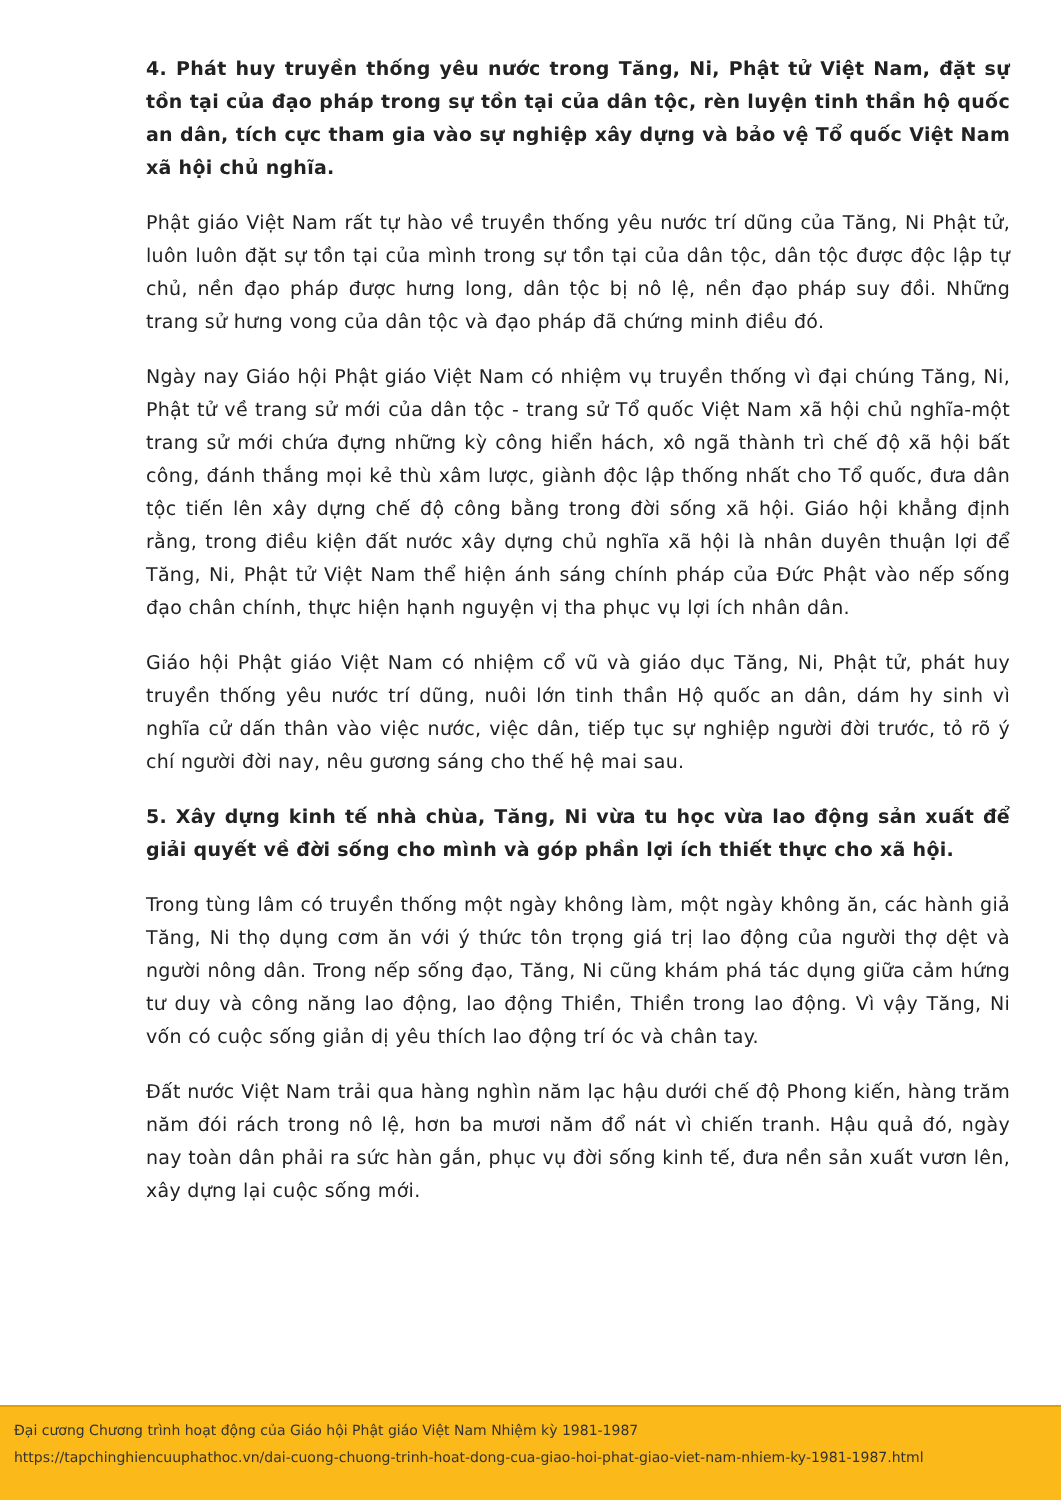4. Phát huy truyền thống yêu nước trong Tăng, Ni, Phật tử Việt Nam, đặt sự tồn tại của đạo pháp trong sự tồn tại của dân tộc, rèn luyện tinh thần hộ quốc an dân, tích cực tham gia vào sự nghiệp xây dựng và bảo vệ Tổ quốc Việt Nam xã hội chủ nghĩa.
Phật giáo Việt Nam rất tự hào về truyền thống yêu nước trí dũng của Tăng, Ni Phật tử, luôn luôn đặt sự tồn tại của mình trong sự tồn tại của dân tộc, dân tộc được độc lập tự chủ, nền đạo pháp được hưng long, dân tộc bị nô lệ, nền đạo pháp suy đồi. Những trang sử hưng vong của dân tộc và đạo pháp đã chứng minh điều đó.
Ngày nay Giáo hội Phật giáo Việt Nam có nhiệm vụ truyền thống vì đại chúng Tăng, Ni, Phật tử về trang sử mới của dân tộc - trang sử Tổ quốc Việt Nam xã hội chủ nghĩa-một trang sử mới chứa đựng những kỳ công hiển hách, xô ngã thành trì chế độ xã hội bất công, đánh thắng mọi kẻ thù xâm lược, giành độc lập thống nhất cho Tổ quốc, đưa dân tộc tiến lên xây dựng chế độ công bằng trong đời sống xã hội. Giáo hội khẳng định rằng, trong điều kiện đất nước xây dựng chủ nghĩa xã hội là nhân duyên thuận lợi để Tăng, Ni, Phật tử Việt Nam thể hiện ánh sáng chính pháp của Đức Phật vào nếp sống đạo chân chính, thực hiện hạnh nguyện vị tha phục vụ lợi ích nhân dân.
Giáo hội Phật giáo Việt Nam có nhiệm cổ vũ và giáo dục Tăng, Ni, Phật tử, phát huy truyền thống yêu nước trí dũng, nuôi lớn tinh thần Hộ quốc an dân, dám hy sinh vì nghĩa cử dấn thân vào việc nước, việc dân, tiếp tục sự nghiệp người đời trước, tỏ rõ ý chí người đời nay, nêu gương sáng cho thế hệ mai sau.
5. Xây dựng kinh tế nhà chùa, Tăng, Ni vừa tu học vừa lao động sản xuất để giải quyết về đời sống cho mình và góp phần lợi ích thiết thực cho xã hội.
Trong tùng lâm có truyền thống một ngày không làm, một ngày không ăn, các hành giả Tăng, Ni thọ dụng cơm ăn với ý thức tôn trọng giá trị lao động của người thợ dệt và người nông dân. Trong nếp sống đạo, Tăng, Ni cũng khám phá tác dụng giữa cảm hứng tư duy và công năng lao động, lao động Thiền, Thiền trong lao động. Vì vậy Tăng, Ni vốn có cuộc sống giản dị yêu thích lao động trí óc và chân tay.
Đất nước Việt Nam trải qua hàng nghìn năm lạc hậu dưới chế độ Phong kiến, hàng trăm năm đói rách trong nô lệ, hơn ba mươi năm đổ nát vì chiến tranh. Hậu quả đó, ngày nay toàn dân phải ra sức hàn gắn, phục vụ đời sống kinh tế, đưa nền sản xuất vươn lên, xây dựng lại cuộc sống mới.
Đại cương Chương trình hoạt động của Giáo hội Phật giáo Việt Nam Nhiệm kỳ 1981-1987
https://tapchinghiencuuphathoc.vn/dai-cuong-chuong-trinh-hoat-dong-cua-giao-hoi-phat-giao-viet-nam-nhiem-ky-1981-1987.html